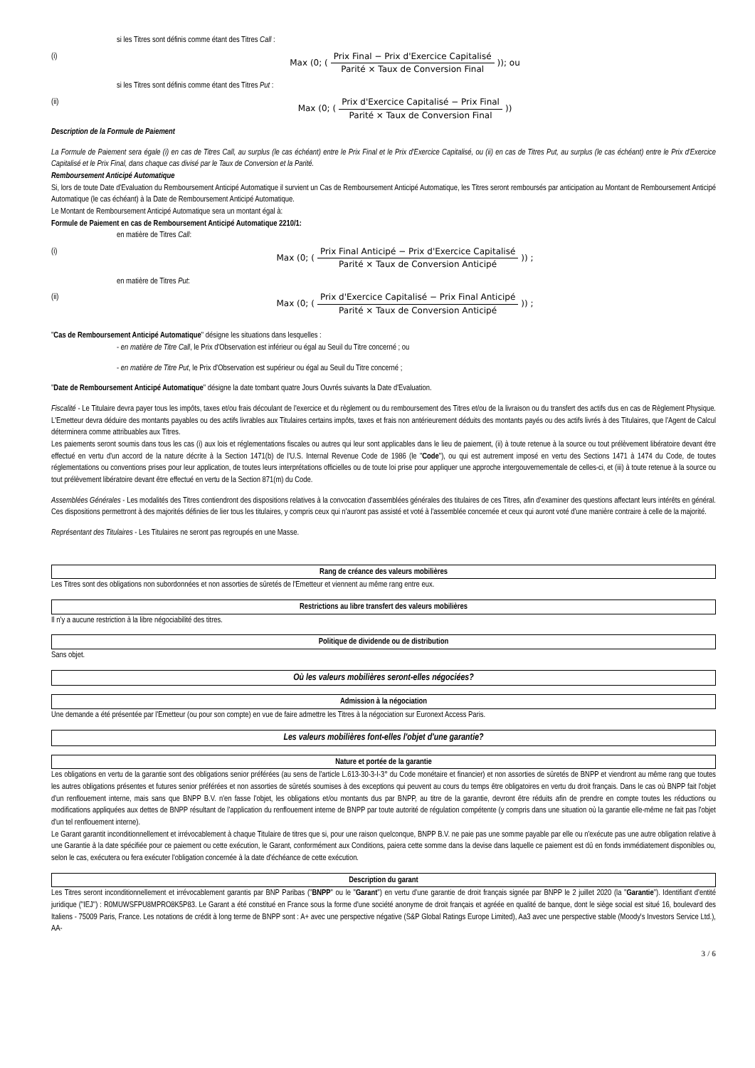si les Titres sont définis comme étant des Titres Call :
(i) Max (0; (Prix Final − Prix d'Exercice Capitalisé Parité × Taux de Conversion Final)); ou
si les Titres sont définis comme étant des Titres Put :
(ii) Max (0; (Prix d'Exercice Capitalisé − Prix Final Parité × Taux de Conversion Final))
Description de la Formule de Paiement
La Formule de Paiement sera égale (i) en cas de Titres Call, au surplus (le cas échéant) entre le Prix Final et le Prix d'Exercice Capitalisé, ou (ii) en cas de Titres Put, au surplus (le cas échéant) entre le Prix d'Exercice Capitalisé et le Prix Final, dans chaque cas divisé par le Taux de Conversion et la Parité.
Remboursement Anticipé Automatique
Si, lors de toute Date d'Evaluation du Remboursement Anticipé Automatique il survient un Cas de Remboursement Anticipé Automatique, les Titres seront remboursés par anticipation au Montant de Remboursement Anticipé Automatique (le cas échéant) à la Date de Remboursement Anticipé Automatique.
Le Montant de Remboursement Anticipé Automatique sera un montant égal à:
Formule de Paiement en cas de Remboursement Anticipé Automatique 2210/1:
en matière de Titres Call:
(i) Max (0; (Prix Final Anticipé − Prix d'Exercice Capitalisé Parité × Taux de Conversion Anticipé)) ;
en matière de Titres Put:
(ii) Max (0; (Prix d'Exercice Capitalisé − Prix Final Anticipé Parité × Taux de Conversion Anticipé)) ;
"Cas de Remboursement Anticipé Automatique" désigne les situations dans lesquelles :
- en matière de Titre Call, le Prix d'Observation est inférieur ou égal au Seuil du Titre concerné ; ou
- en matière de Titre Put, le Prix d'Observation est supérieur ou égal au Seuil du Titre concerné ;
"Date de Remboursement Anticipé Automatique" désigne la date tombant quatre Jours Ouvrés suivants la Date d'Evaluation.
Fiscalité - Le Titulaire devra payer tous les impôts, taxes et/ou frais découlant de l'exercice et du règlement ou du remboursement des Titres et/ou de la livraison ou du transfert des actifs dus en cas de Règlement Physique. L'Emetteur devra déduire des montants payables ou des actifs livrables aux Titulaires certains impôts, taxes et frais non antérieurement déduits des montants payés ou des actifs livrés à des Titulaires, que l'Agent de Calcul déterminera comme attribuables aux Titres.
Les paiements seront soumis dans tous les cas (i) aux lois et réglementations fiscales ou autres qui leur sont applicables dans le lieu de paiement, (ii) à toute retenue à la source ou tout prélèvement libératoire devant être effectué en vertu d'un accord de la nature décrite à la Section 1471(b) de l'U.S. Internal Revenue Code de 1986 (le "Code"), ou qui est autrement imposé en vertu des Sections 1471 à 1474 du Code, de toutes réglementations ou conventions prises pour leur application, de toutes leurs interprétations officielles ou de toute loi prise pour appliquer une approche intergouvernementale de celles-ci, et (iii) à toute retenue à la source ou tout prélèvement libératoire devant être effectué en vertu de la Section 871(m) du Code.
Assemblées Générales - Les modalités des Titres contiendront des dispositions relatives à la convocation d'assemblées générales des titulaires de ces Titres, afin d'examiner des questions affectant leurs intérêts en général. Ces dispositions permettront à des majorités définies de lier tous les titulaires, y compris ceux qui n'auront pas assisté et voté à l'assemblée concernée et ceux qui auront voté d'une manière contraire à celle de la majorité.
Représentant des Titulaires - Les Titulaires ne seront pas regroupés en une Masse.
Rang de créance des valeurs mobilières
Les Titres sont des obligations non subordonnées et non assorties de sûretés de l'Emetteur et viennent au même rang entre eux.
Restrictions au libre transfert des valeurs mobilières
Il n'y a aucune restriction à la libre négociabilité des titres.
Politique de dividende ou de distribution
Sans objet.
Où les valeurs mobilières seront-elles négociées?
Admission à la négociation
Une demande a été présentée par l'Emetteur (ou pour son compte) en vue de faire admettre les Titres à la négociation sur Euronext Access Paris.
Les valeurs mobilières font-elles l'objet d'une garantie?
Nature et portée de la garantie
Les obligations en vertu de la garantie sont des obligations senior préférées (au sens de l'article L.613-30-3-I-3° du Code monétaire et financier) et non assorties de sûretés de BNPP et viendront au même rang que toutes les autres obligations présentes et futures senior préférées et non assorties de sûretés soumises à des exceptions qui peuvent au cours du temps être obligatoires en vertu du droit français. Dans le cas où BNPP fait l'objet d'un renflouement interne, mais sans que BNPP B.V. n'en fasse l'objet, les obligations et/ou montants dus par BNPP, au titre de la garantie, devront être réduits afin de prendre en compte toutes les réductions ou modifications appliquées aux dettes de BNPP résultant de l'application du renflouement interne de BNPP par toute autorité de régulation compétente (y compris dans une situation où la garantie elle-même ne fait pas l'objet d'un tel renflouement interne).
Le Garant garantit inconditionnellement et irrévocablement à chaque Titulaire de titres que si, pour une raison quelconque, BNPP B.V. ne paie pas une somme payable par elle ou n'exécute pas une autre obligation relative à une Garantie à la date spécifiée pour ce paiement ou cette exécution, le Garant, conformément aux Conditions, paiera cette somme dans la devise dans laquelle ce paiement est dû en fonds immédiatement disponibles ou, selon le cas, exécutera ou fera exécuter l'obligation concernée à la date d'échéance de cette exécution.
Description du garant
Les Titres seront inconditionnellement et irrévocablement garantis par BNP Paribas ("BNPP" ou le "Garant") en vertu d'une garantie de droit français signée par BNPP le 2 juillet 2020 (la "Garantie"). Identifiant d'entité juridique ("IEJ") : R0MUWSFPU8MPRO8K5P83. Le Garant a été constitué en France sous la forme d'une société anonyme de droit français et agréée en qualité de banque, dont le siège social est situé 16, boulevard des Italiens - 75009 Paris, France. Les notations de crédit à long terme de BNPP sont : A+ avec une perspective négative (S&P Global Ratings Europe Limited), Aa3 avec une perspective stable (Moody's Investors Service Ltd.), AA-
3 / 6